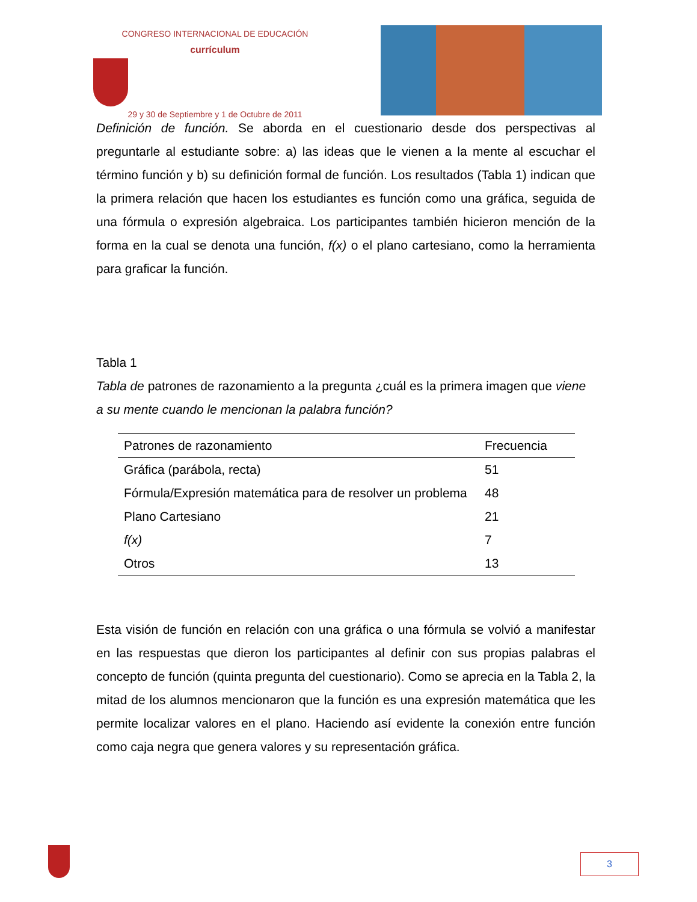CONGRESO INTERNACIONAL DE EDUCACIÓN
currículum
29 y 30 de Septiembre y 1 de Octubre de 2011
Definición de función. Se aborda en el cuestionario desde dos perspectivas al preguntarle al estudiante sobre: a) las ideas que le vienen a la mente al escuchar el término función y b) su definición formal de función. Los resultados (Tabla 1) indican que la primera relación que hacen los estudiantes es función como una gráfica, seguida de una fórmula o expresión algebraica. Los participantes también hicieron mención de la forma en la cual se denota una función, f(x) o el plano cartesiano, como la herramienta para graficar la función.
Tabla 1
Tabla de patrones de razonamiento a la pregunta ¿cuál es la primera imagen que viene a su mente cuando le mencionan la palabra función?
| Patrones de razonamiento | Frecuencia |
| --- | --- |
| Gráfica (parábola, recta) | 51 |
| Fórmula/Expresión matemática para de resolver un problema | 48 |
| Plano Cartesiano | 21 |
| f(x) | 7 |
| Otros | 13 |
Esta visión de función en relación con una gráfica o una fórmula se volvió a manifestar en las respuestas que dieron los participantes al definir con sus propias palabras el concepto de función (quinta pregunta del cuestionario). Como se aprecia en la Tabla 2, la mitad de los alumnos mencionaron que la función es una expresión matemática que les permite localizar valores en el plano. Haciendo así evidente la conexión entre función como caja negra que genera valores y su representación gráfica.
3